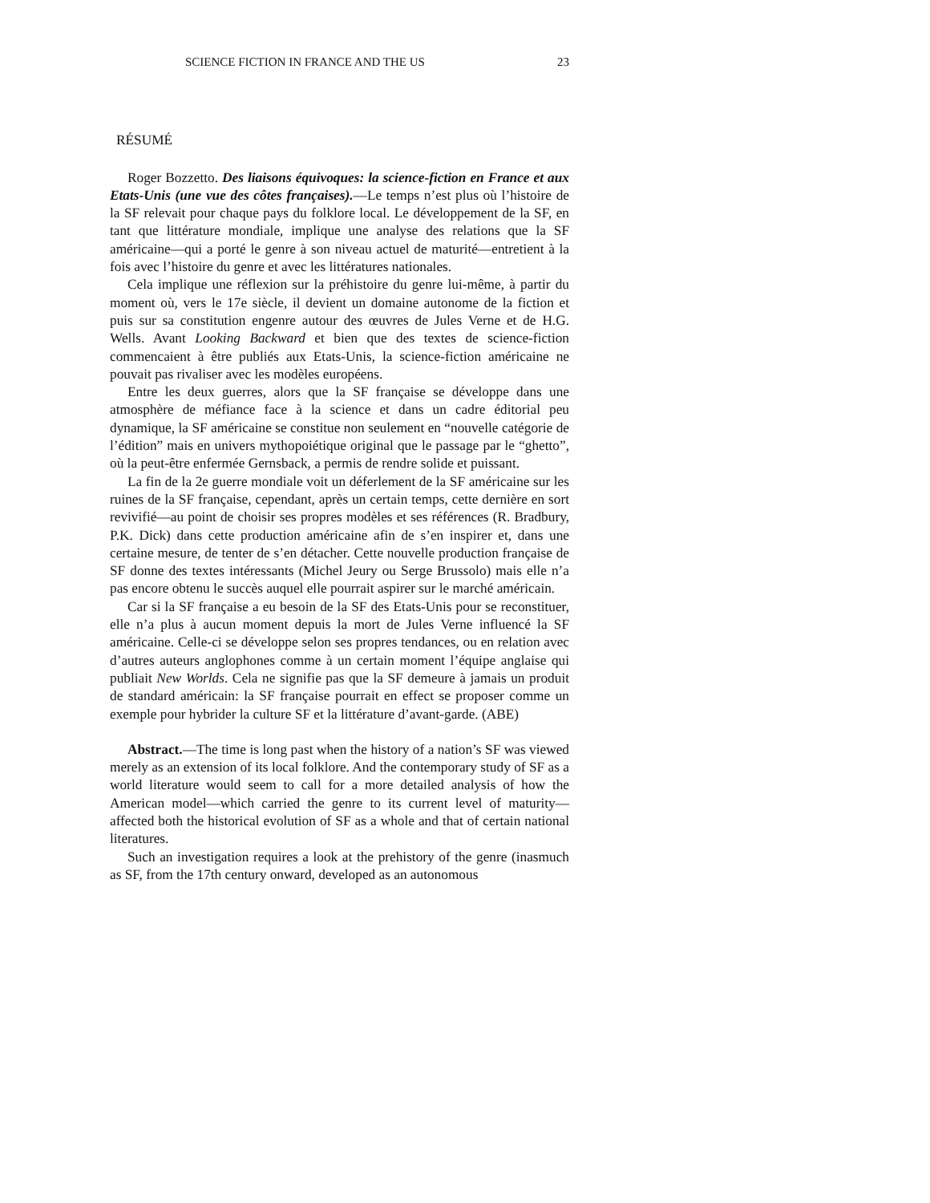SCIENCE FICTION IN FRANCE AND THE US 23
RÉSUMÉ
Roger Bozzetto. Des liaisons équivoques: la science-fiction en France et aux Etats-Unis (une vue des côtes françaises).—Le temps n’est plus où l’histoire de la SF relevait pour chaque pays du folklore local. Le développement de la SF, en tant que littérature mondiale, implique une analyse des relations que la SF américaine—qui a porté le genre à son niveau actuel de maturité—entretient à la fois avec l’histoire du genre et avec les littératures nationales.
Cela implique une réflexion sur la préhistoire du genre lui-même, à partir du moment où, vers le 17e siècle, il devient un domaine autonome de la fiction et puis sur sa constitution engenre autour des œuvres de Jules Verne et de H.G. Wells. Avant Looking Backward et bien que des textes de science-fiction commencaient à être publiés aux Etats-Unis, la science-fiction américaine ne pouvait pas rivaliser avec les modèles européens.
Entre les deux guerres, alors que la SF française se développe dans une atmosphère de méfiance face à la science et dans un cadre éditorial peu dynamique, la SF américaine se constitue non seulement en “nouvelle catégorie de l’édition” mais en univers mythopoiétique original que le passage par le “ghetto”, où la peut-être enfermée Gernsback, a permis de rendre solide et puissant.
La fin de la 2e guerre mondiale voit un déferlement de la SF américaine sur les ruines de la SF française, cependant, après un certain temps, cette dernière en sort revivifié—au point de choisir ses propres modèles et ses références (R. Bradbury, P.K. Dick) dans cette production américaine afin de s’en inspirer et, dans une certaine mesure, de tenter de s’en détacher. Cette nouvelle production française de SF donne des textes intéressants (Michel Jeury ou Serge Brussolo) mais elle n’a pas encore obtenu le succès auquel elle pourrait aspirer sur le marché américain.
Car si la SF française a eu besoin de la SF des Etats-Unis pour se reconstituer, elle n’a plus à aucun moment depuis la mort de Jules Verne influencé la SF américaine. Celle-ci se développe selon ses propres tendances, ou en relation avec d’autres auteurs anglophones comme à un certain moment l’équipe anglaise qui publiait New Worlds. Cela ne signifie pas que la SF demeure à jamais un produit de standard américain: la SF française pourrait en effect se proposer comme un exemple pour hybrider la culture SF et la littérature d’avant-garde. (ABE)
Abstract.—The time is long past when the history of a nation’s SF was viewed merely as an extension of its local folklore. And the contemporary study of SF as a world literature would seem to call for a more detailed analysis of how the American model—which carried the genre to its current level of maturity— affected both the historical evolution of SF as a whole and that of certain national literatures.
Such an investigation requires a look at the prehistory of the genre (inasmuch as SF, from the 17th century onward, developed as an autonomous